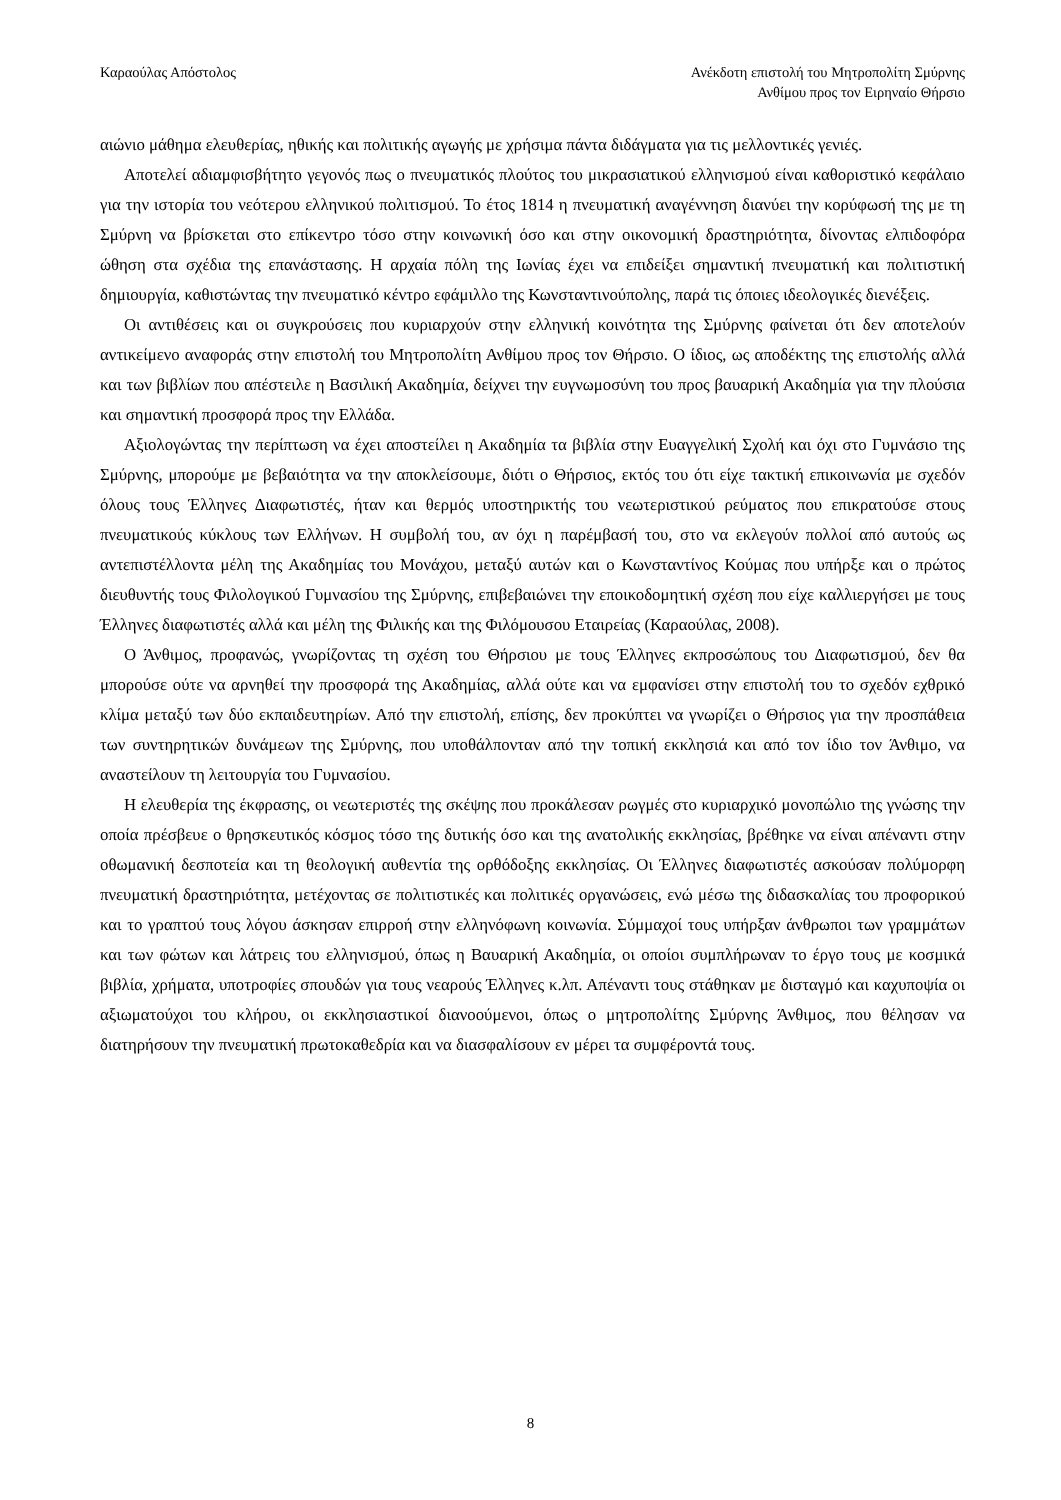Καραούλας Απόστολος Ανέκδοτη επιστολή του Μητροπολίτη Σμύρνης
Ανθίμου προς τον Ειρηναίο Θήρσιο
αιώνιο μάθημα ελευθερίας, ηθικής και πολιτικής αγωγής με χρήσιμα πάντα διδάγματα για τις μελλοντικές γενιές.
Αποτελεί αδιαμφισβήτητο γεγονός πως ο πνευματικός πλούτος του μικρασιατικού ελληνισμού είναι καθοριστικό κεφάλαιο για την ιστορία του νεότερου ελληνικού πολιτισμού. Το έτος 1814 η πνευματική αναγέννηση διανύει την κορύφωσή της με τη Σμύρνη να βρίσκεται στο επίκεντρο τόσο στην κοινωνική όσο και στην οικονομική δραστηριότητα, δίνοντας ελπιδοφόρα ώθηση στα σχέδια της επανάστασης. Η αρχαία πόλη της Ιωνίας έχει να επιδείξει σημαντική πνευματική και πολιτιστική δημιουργία, καθιστώντας την πνευματικό κέντρο εφάμιλλο της Κωνσταντινούπολης, παρά τις όποιες ιδεολογικές διενέξεις.
Οι αντιθέσεις και οι συγκρούσεις που κυριαρχούν στην ελληνική κοινότητα της Σμύρνης φαίνεται ότι δεν αποτελούν αντικείμενο αναφοράς στην επιστολή του Μητροπολίτη Ανθίμου προς τον Θήρσιο. Ο ίδιος, ως αποδέκτης της επιστολής αλλά και των βιβλίων που απέστειλε η Βασιλική Ακαδημία, δείχνει την ευγνωμοσύνη του προς βαυαρική Ακαδημία για την πλούσια και σημαντική προσφορά προς την Ελλάδα.
Αξιολογώντας την περίπτωση να έχει αποστείλει η Ακαδημία τα βιβλία στην Ευαγγελική Σχολή και όχι στο Γυμνάσιο της Σμύρνης, μπορούμε με βεβαιότητα να την αποκλείσουμε, διότι ο Θήρσιος, εκτός του ότι είχε τακτική επικοινωνία με σχεδόν όλους τους Έλληνες Διαφωτιστές, ήταν και θερμός υποστηρικτής του νεωτεριστικού ρεύματος που επικρατούσε στους πνευματικούς κύκλους των Ελλήνων. Η συμβολή του, αν όχι η παρέμβασή του, στο να εκλεγούν πολλοί από αυτούς ως αντεπιστέλλοντα μέλη της Ακαδημίας του Μονάχου, μεταξύ αυτών και ο Κωνσταντίνος Κούμας που υπήρξε και ο πρώτος διευθυντής τους Φιλολογικού Γυμνασίου της Σμύρνης, επιβεβαιώνει την εποικοδομητική σχέση που είχε καλλιεργήσει με τους Έλληνες διαφωτιστές αλλά και μέλη της Φιλικής και της Φιλόμουσου Εταιρείας (Καραούλας, 2008).
Ο Άνθιμος, προφανώς, γνωρίζοντας τη σχέση του Θήρσιου με τους Έλληνες εκπροσώπους του Διαφωτισμού, δεν θα μπορούσε ούτε να αρνηθεί την προσφορά της Ακαδημίας, αλλά ούτε και να εμφανίσει στην επιστολή του το σχεδόν εχθρικό κλίμα μεταξύ των δύο εκπαιδευτηρίων. Από την επιστολή, επίσης, δεν προκύπτει να γνωρίζει ο Θήρσιος για την προσπάθεια των συντηρητικών δυνάμεων της Σμύρνης, που υποθάλπονταν από την τοπική εκκλησιά και από τον ίδιο τον Άνθιμο, να αναστείλουν τη λειτουργία του Γυμνασίου.
Η ελευθερία της έκφρασης, οι νεωτεριστές της σκέψης που προκάλεσαν ρωγμές στο κυριαρχικό μονοπώλιο της γνώσης την οποία πρέσβευε ο θρησκευτικός κόσμος τόσο της δυτικής όσο και της ανατολικής εκκλησίας, βρέθηκε να είναι απέναντι στην οθωμανική δεσποτεία και τη θεολογική αυθεντία της ορθόδοξης εκκλησίας. Οι Έλληνες διαφωτιστές ασκούσαν πολύμορφη πνευματική δραστηριότητα, μετέχοντας σε πολιτιστικές και πολιτικές οργανώσεις, ενώ μέσω της διδασκαλίας του προφορικού και το γραπτού τους λόγου άσκησαν επιρροή στην ελληνόφωνη κοινωνία. Σύμμαχοί τους υπήρξαν άνθρωποι των γραμμάτων και των φώτων και λάτρεις του ελληνισμού, όπως η Βαυαρική Ακαδημία, οι οποίοι συμπλήρωναν το έργο τους με κοσμικά βιβλία, χρήματα, υποτροφίες σπουδών για τους νεαρούς Έλληνες κ.λπ. Απέναντι τους στάθηκαν με δισταγμό και καχυποψία οι αξιωματούχοι του κλήρου, οι εκκλησιαστικοί διανοούμενοι, όπως ο μητροπολίτης Σμύρνης Άνθιμος, που θέλησαν να διατηρήσουν την πνευματική πρωτοκαθεδρία και να διασφαλίσουν εν μέρει τα συμφέροντά τους.
8